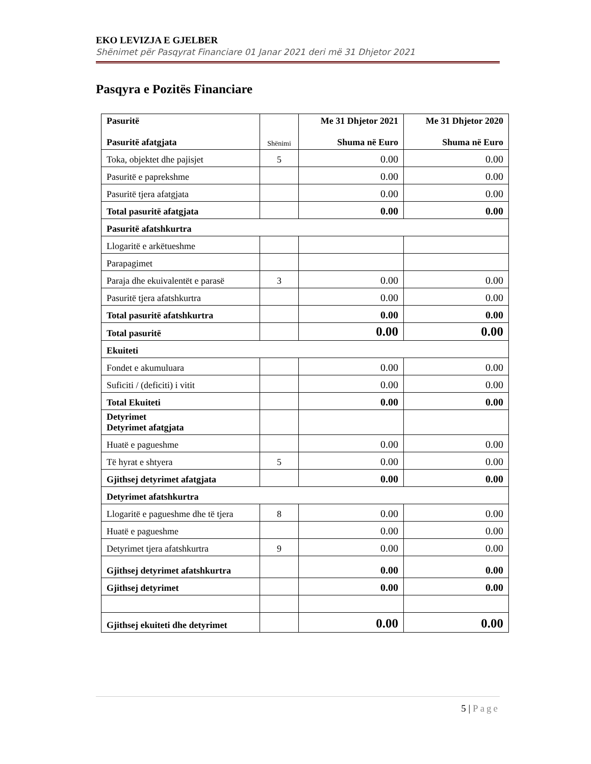EKO LEVIZJA E GJELBER
Shënimet për Pasqyrat Financiare 01 Janar 2021 deri më 31 Dhjetor 2021
Pasqyra e Pozitës Financiare
| Pasuritë Pasuritë afatgjata | Shënimi | Me 31 Dhjetor 2021 Shuma në Euro | Me 31 Dhjetor 2020 Shuma në Euro |
| --- | --- | --- | --- |
| Toka, objektet dhe pajisjet | 5 | 0.00 | 0.00 |
| Pasuritë e paprekshme | | 0.00 | 0.00 |
| Pasuritë tjera afatgjata | | 0.00 | 0.00 |
| Total pasuritë afatgjata | | 0.00 | 0.00 |
| Pasuritë afatshkurtra | | | |
| Llogaritë e arkëtueshme | | | |
| Parapagimet | | | |
| Paraja dhe ekuivalentët e parasë | 3 | 0.00 | 0.00 |
| Pasuritë tjera afatshkurtra | | 0.00 | 0.00 |
| Total pasuritë afatshkurtra | | 0.00 | 0.00 |
| Total pasuritë | | 0.00 | 0.00 |
| Ekuiteti | | | |
| Fondet e akumuluara | | 0.00 | 0.00 |
| Suficiti / (deficiti) i vitit | | 0.00 | 0.00 |
| Total Ekuiteti | | 0.00 | 0.00 |
| Detyrimet Detyrimet afatgjata | | | |
| Huatë e pagueshme | | 0.00 | 0.00 |
| Të hyrat e shtyera | 5 | 0.00 | 0.00 |
| Gjithsej detyrimet afatgjata | | 0.00 | 0.00 |
| Detyrimet afatshkurtra | | | |
| Llogaritë e pagueshme dhe të tjera | 8 | 0.00 | 0.00 |
| Huatë e pagueshme | | 0.00 | 0.00 |
| Detyrimet tjera afatshkurtra | 9 | 0.00 | 0.00 |
| Gjithsej detyrimet afatshkurtra | | 0.00 | 0.00 |
| Gjithsej detyrimet | | 0.00 | 0.00 |
| Gjithsej ekuiteti dhe detyrimet | | 0.00 | 0.00 |
5 | Page